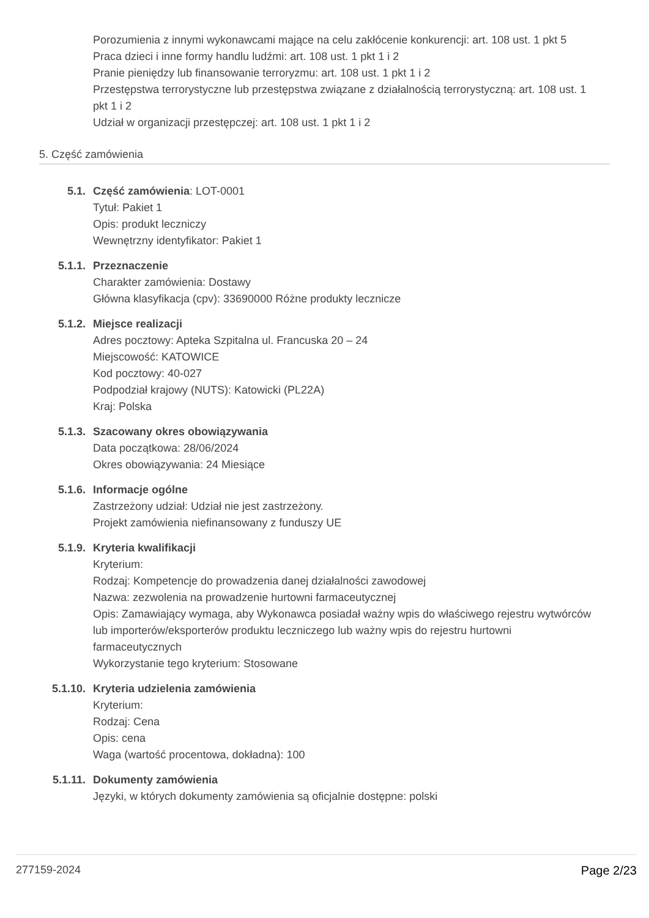Porozumienia z innymi wykonawcami mające na celu zakłócenie konkurencji: art. 108 ust. 1 pkt 5
Praca dzieci i inne formy handlu ludźmi: art. 108 ust. 1 pkt 1 i 2
Pranie pieniędzy lub finansowanie terroryzmu: art. 108 ust. 1 pkt 1 i 2
Przestępstwa terrorystyczne lub przestępstwa związane z działalnością terrorystyczną: art. 108 ust. 1 pkt 1 i 2
Udział w organizacji przestępczej: art. 108 ust. 1 pkt 1 i 2
5. Część zamówienia
5.1. Część zamówienia: LOT-0001
Tytuł: Pakiet 1
Opis: produkt leczniczy
Wewnętrzny identyfikator: Pakiet 1
5.1.1. Przeznaczenie
Charakter zamówienia: Dostawy
Główna klasyfikacja (cpv): 33690000 Różne produkty lecznicze
5.1.2. Miejsce realizacji
Adres pocztowy: Apteka Szpitalna ul. Francuska 20 – 24
Miejscowość: KATOWICE
Kod pocztowy: 40-027
Podpodział krajowy (NUTS): Katowicki (PL22A)
Kraj: Polska
5.1.3. Szacowany okres obowiązywania
Data początkowa: 28/06/2024
Okres obowiązywania: 24 Miesiące
5.1.6. Informacje ogólne
Zastrzeżony udział: Udział nie jest zastrzeżony.
Projekt zamówienia niefinansowany z funduszy UE
5.1.9. Kryteria kwalifikacji
Kryterium:
Rodzaj: Kompetencje do prowadzenia danej działalności zawodowej
Nazwa: zezwolenia na prowadzenie hurtowni farmaceutycznej
Opis: Zamawiający wymaga, aby Wykonawca posiadał ważny wpis do właściwego rejestru wytwórców lub importerów/eksporterów produktu leczniczego lub ważny wpis do rejestru hurtowni farmaceutycznych
Wykorzystanie tego kryterium: Stosowane
5.1.10. Kryteria udzielenia zamówienia
Kryterium:
Rodzaj: Cena
Opis: cena
Waga (wartość procentowa, dokładna): 100
5.1.11. Dokumenty zamówienia
Języki, w których dokumenty zamówienia są oficjalnie dostępne: polski
277159-2024 Page 2/23